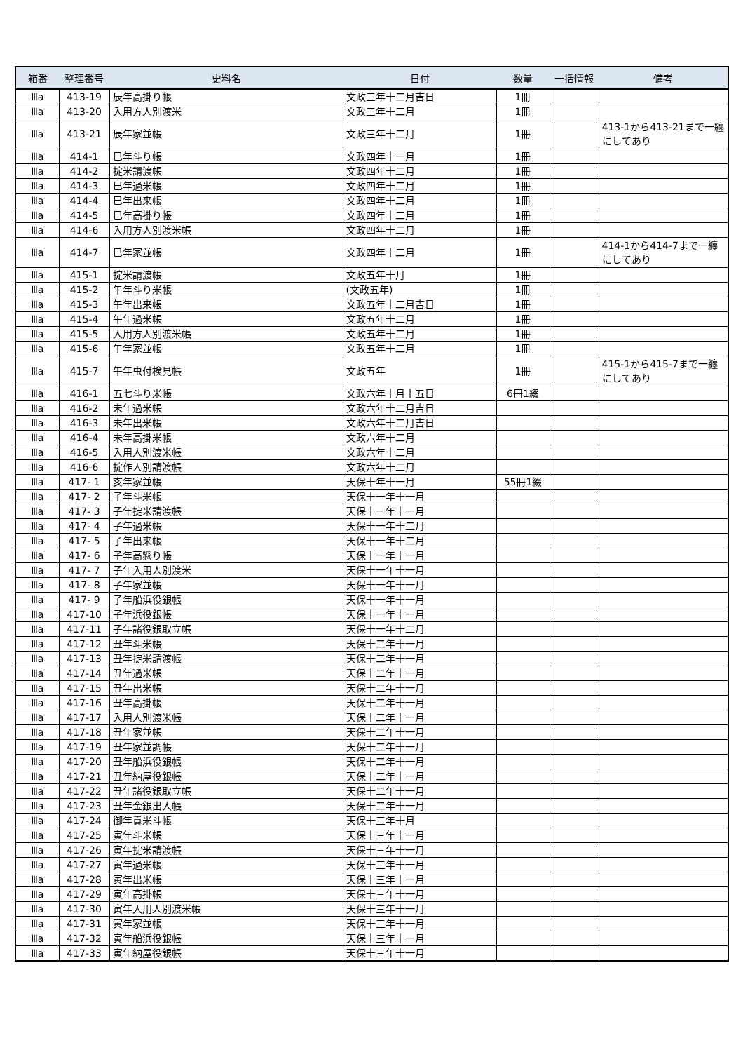| 箱番 | 整理番号 | 史料名 | 日付 | 数量 | 一括情報 | 備考 |
| --- | --- | --- | --- | --- | --- | --- |
| Ⅲa | 413-19 | 辰年高掛り帳 | 文政三年十二月吉日 | 1冊 | | |
| Ⅲa | 413-20 | 入用方人別渡米 | 文政三年十二月 | 1冊 | | |
| Ⅲa | 413-21 | 辰年家並帳 | 文政三年十二月 | 1冊 | | 413-1から413-21まで一纏にしてあり |
| Ⅲa | 414-1 | 巳年斗り帳 | 文政四年十一月 | 1冊 | | |
| Ⅲa | 414-2 | 掟米請渡帳 | 文政四年十二月 | 1冊 | | |
| Ⅲa | 414-3 | 巳年過米帳 | 文政四年十二月 | 1冊 | | |
| Ⅲa | 414-4 | 巳年出来帳 | 文政四年十二月 | 1冊 | | |
| Ⅲa | 414-5 | 巳年高掛り帳 | 文政四年十二月 | 1冊 | | |
| Ⅲa | 414-6 | 入用方人別渡米帳 | 文政四年十二月 | 1冊 | | |
| Ⅲa | 414-7 | 巳年家並帳 | 文政四年十二月 | 1冊 | | 414-1から414-7まで一纏にしてあり |
| Ⅲa | 415-1 | 掟米請渡帳 | 文政五年十月 | 1冊 | | |
| Ⅲa | 415-2 | 午年斗り米帳 | (文政五年) | 1冊 | | |
| Ⅲa | 415-3 | 午年出来帳 | 文政五年十二月吉日 | 1冊 | | |
| Ⅲa | 415-4 | 午年過米帳 | 文政五年十二月 | 1冊 | | |
| Ⅲa | 415-5 | 入用方人別渡米帳 | 文政五年十二月 | 1冊 | | |
| Ⅲa | 415-6 | 午年家並帳 | 文政五年十二月 | 1冊 | | |
| Ⅲa | 415-7 | 午年虫付検見帳 | 文政五年 | 1冊 | | 415-1から415-7まで一纏にしてあり |
| Ⅲa | 416-1 | 五七斗り米帳 | 文政六年十月十五日 | 6冊1綴 | | |
| Ⅲa | 416-2 | 未年過米帳 | 文政六年十二月吉日 | | | |
| Ⅲa | 416-3 | 未年出米帳 | 文政六年十二月吉日 | | | |
| Ⅲa | 416-4 | 未年高掛米帳 | 文政六年十二月 | | | |
| Ⅲa | 416-5 | 入用人別渡米帳 | 文政六年十二月 | | | |
| Ⅲa | 416-6 | 掟作人別請渡帳 | 文政六年十二月 | | | |
| Ⅲa | 417- 1 | 亥年家並帳 | 天保十年十一月 | 55冊1綴 | | |
| Ⅲa | 417- 2 | 子年斗米帳 | 天保十一年十一月 | | | |
| Ⅲa | 417- 3 | 子年掟米請渡帳 | 天保十一年十一月 | | | |
| Ⅲa | 417- 4 | 子年過米帳 | 天保十一年十二月 | | | |
| Ⅲa | 417- 5 | 子年出来帳 | 天保十一年十二月 | | | |
| Ⅲa | 417- 6 | 子年高懸り帳 | 天保十一年十一月 | | | |
| Ⅲa | 417- 7 | 子年入用人別渡米 | 天保十一年十一月 | | | |
| Ⅲa | 417- 8 | 子年家並帳 | 天保十一年十一月 | | | |
| Ⅲa | 417- 9 | 子年船浜役銀帳 | 天保十一年十一月 | | | |
| Ⅲa | 417-10 | 子年浜役銀帳 | 天保十一年十一月 | | | |
| Ⅲa | 417-11 | 子年諸役銀取立帳 | 天保十一年十二月 | | | |
| Ⅲa | 417-12 | 丑年斗米帳 | 天保十二年十一月 | | | |
| Ⅲa | 417-13 | 丑年掟米請渡帳 | 天保十二年十一月 | | | |
| Ⅲa | 417-14 | 丑年過米帳 | 天保十二年十一月 | | | |
| Ⅲa | 417-15 | 丑年出米帳 | 天保十二年十一月 | | | |
| Ⅲa | 417-16 | 丑年高掛帳 | 天保十二年十一月 | | | |
| Ⅲa | 417-17 | 入用人別渡米帳 | 天保十二年十一月 | | | |
| Ⅲa | 417-18 | 丑年家並帳 | 天保十二年十一月 | | | |
| Ⅲa | 417-19 | 丑年家並調帳 | 天保十二年十一月 | | | |
| Ⅲa | 417-20 | 丑年船浜役銀帳 | 天保十二年十一月 | | | |
| Ⅲa | 417-21 | 丑年納屋役銀帳 | 天保十二年十一月 | | | |
| Ⅲa | 417-22 | 丑年諸役銀取立帳 | 天保十二年十一月 | | | |
| Ⅲa | 417-23 | 丑年金銀出入帳 | 天保十二年十一月 | | | |
| Ⅲa | 417-24 | 御年貢米斗帳 | 天保十三年十月 | | | |
| Ⅲa | 417-25 | 寅年斗米帳 | 天保十三年十一月 | | | |
| Ⅲa | 417-26 | 寅年掟米請渡帳 | 天保十三年十一月 | | | |
| Ⅲa | 417-27 | 寅年過米帳 | 天保十三年十一月 | | | |
| Ⅲa | 417-28 | 寅年出米帳 | 天保十三年十一月 | | | |
| Ⅲa | 417-29 | 寅年高掛帳 | 天保十三年十一月 | | | |
| Ⅲa | 417-30 | 寅年入用人別渡米帳 | 天保十三年十一月 | | | |
| Ⅲa | 417-31 | 寅年家並帳 | 天保十三年十一月 | | | |
| Ⅲa | 417-32 | 寅年船浜役銀帳 | 天保十三年十一月 | | | |
| Ⅲa | 417-33 | 寅年納屋役銀帳 | 天保十三年十一月 | | | |